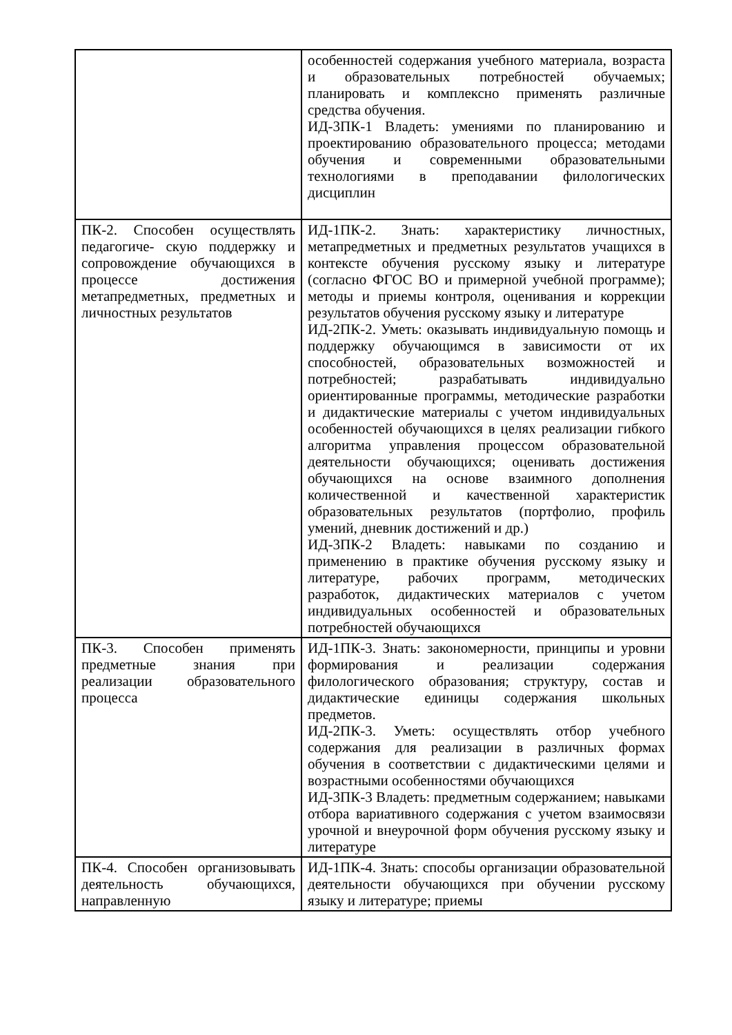| | особенностей содержания учебного материала, возраста и образовательных потребностей обучаемых; планировать и комплексно применять различные средства обучения. ИД-3ПК-1 Владеть: умениями по планированию и проектированию образовательного процесса; методами обучения и современными образовательными технологиями в преподавании филологических дисциплин |
| ПК-2. Способен осуществлять педагогиче- скую поддержку и сопровождение обучающихся в процессе достижения метапредметных, предметных и личностных результатов | ИД-1ПК-2. Знать: характеристику личностных, метапредметных и предметных результатов учащихся в контексте обучения русскому языку и литературе (согласно ФГОС ВО и примерной учебной программе); методы и приемы контроля, оценивания и коррекции результатов обучения русскому языку и литературе ИД-2ПК-2. Уметь: оказывать индивидуальную помощь и поддержку обучающимся в зависимости от их способностей, образовательных возможностей и потребностей; разрабатывать индивидуально ориентированные программы, методические разработки и дидактические материалы с учетом индивидуальных особенностей обучающихся в целях реализации гибкого алгоритма управления процессом образовательной деятельности обучающихся; оценивать достижения обучающихся на основе взаимного дополнения количественной и качественной характеристик образовательных результатов (портфолио, профиль умений, дневник достижений и др.) ИД-3ПК-2 Владеть: навыками по созданию и применению в практике обучения русскому языку и литературе, рабочих программ, методических разработок, дидактических материалов с учетом индивидуальных особенностей и образовательных потребностей обучающихся |
| ПК-3. Способен применять предметные знания при реализации образовательного процесса | ИД-1ПК-3. Знать: закономерности, принципы и уровни формирования и реализации содержания филологического образования; структуру, состав и дидактические единицы содержания школьных предметов. ИД-2ПК-3. Уметь: осуществлять отбор учебного содержания для реализации в различных формах обучения в соответствии с дидактическими целями и возрастными особенностями обучающихся ИД-3ПК-3 Владеть: предметным содержанием; навыками отбора вариативного содержания с учетом взаимосвязи урочной и внеурочной форм обучения русскому языку и литературе |
| ПК-4. Способен организовывать деятельность обучающихся, направленную | ИД-1ПК-4. Знать: способы организации образовательной деятельности обучающихся при обучении русскому языку и литературе; приемы |